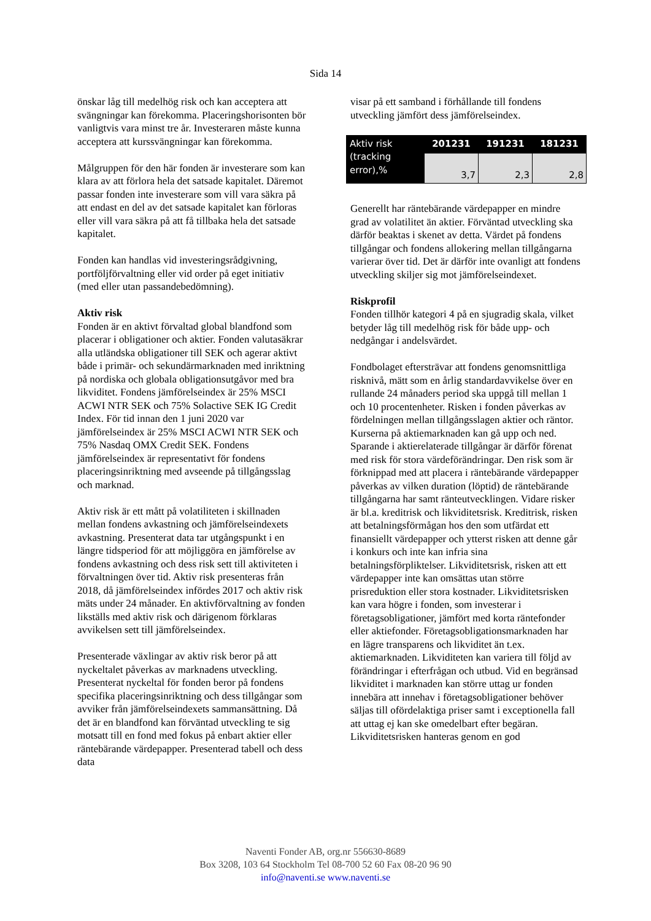Sida 14
önskar låg till medelhög risk och kan acceptera att svängningar kan förekomma. Placeringshorisonten bör vanligtvis vara minst tre år. Investeraren måste kunna acceptera att kurssvängningar kan förekomma.
Målgruppen för den här fonden är investerare som kan klara av att förlora hela det satsade kapitalet. Däremot passar fonden inte investerare som vill vara säkra på att endast en del av det satsade kapitalet kan förloras eller vill vara säkra på att få tillbaka hela det satsade kapitalet.
Fonden kan handlas vid investeringsrådgivning, portföljförvaltning eller vid order på eget initiativ (med eller utan passandebedömning).
Aktiv risk
Fonden är en aktivt förvaltad global blandfond som placerar i obligationer och aktier. Fonden valutasäkrar alla utländska obligationer till SEK och agerar aktivt både i primär- och sekundärmarknaden med inriktning på nordiska och globala obligationsutgåvor med bra likviditet. Fondens jämförelseindex är 25% MSCI ACWI NTR SEK och 75% Solactive SEK IG Credit Index. För tid innan den 1 juni 2020 var jämförelseindex är 25% MSCI ACWI NTR SEK och 75% Nasdaq OMX Credit SEK. Fondens jämförelseindex är representativt för fondens placeringsinriktning med avseende på tillgångsslag och marknad.
Aktiv risk är ett mått på volatiliteten i skillnaden mellan fondens avkastning och jämförelseindexets avkastning. Presenterat data tar utgångspunkt i en längre tidsperiod för att möjliggöra en jämförelse av fondens avkastning och dess risk sett till aktiviteten i förvaltningen över tid. Aktiv risk presenteras från 2018, då jämförelseindex infördes 2017 och aktiv risk mäts under 24 månader. En aktivförvaltning av fonden likställs med aktiv risk och därigenom förklaras avvikelsen sett till jämförelseindex.
Presenterade växlingar av aktiv risk beror på att nyckeltalet påverkas av marknadens utveckling. Presenterat nyckeltal för fonden beror på fondens specifika placeringsinriktning och dess tillgångar som avviker från jämförelseindexets sammansättning. Då det är en blandfond kan förväntad utveckling te sig motsatt till en fond med fokus på enbart aktier eller räntebärande värdepapper. Presenterad tabell och dess data
visar på ett samband i förhållande till fondens utveckling jämfört dess jämförelseindex.
| Aktiv risk (tracking error),% | 201231 | 191231 | 181231 |
| | 3,7 | 2,3 | 2,8 |
Generellt har räntebärande värdepapper en mindre grad av volatilitet än aktier. Förväntad utveckling ska därför beaktas i skenet av detta. Värdet på fondens tillgångar och fondens allokering mellan tillgångarna varierar över tid. Det är därför inte ovanligt att fondens utveckling skiljer sig mot jämförelseindexet.
Riskprofil
Fonden tillhör kategori 4 på en sjugradig skala, vilket betyder låg till medelhög risk för både upp- och nedgångar i andelsvärdet.
Fondbolaget eftersträvar att fondens genomsnittliga risknivå, mätt som en årlig standardavvikelse över en rullande 24 månaders period ska uppgå till mellan 1 och 10 procentenheter. Risken i fonden påverkas av fördelningen mellan tillgångsslagen aktier och räntor. Kurserna på aktiemarknaden kan gå upp och ned. Sparande i aktierelaterade tillgångar är därför förenat med risk för stora värdeförändringar. Den risk som är förknippad med att placera i räntebärande värdepapper påverkas av vilken duration (löptid) de räntebärande tillgångarna har samt ränteutvecklingen. Vidare risker är bl.a. kreditrisk och likviditetsrisk. Kreditrisk, risken att betalningsförmågan hos den som utfärdat ett finansiellt värdepapper och ytterst risken att denne går i konkurs och inte kan infria sina betalningsförpliktelser. Likviditetsrisk, risken att ett värdepapper inte kan omsättas utan större prisreduktion eller stora kostnader. Likviditetsrisken kan vara högre i fonden, som investerar i företagsobligationer, jämfört med korta räntefonder eller aktiefonder. Företagsobligationsmarknaden har en lägre transparens och likviditet än t.ex. aktiemarknaden. Likviditeten kan variera till följd av förändringar i efterfrågan och utbud. Vid en begränsad likviditet i marknaden kan större uttag ur fonden innebära att innehav i företagsobligationer behöver säljas till ofördelaktiga priser samt i exceptionella fall att uttag ej kan ske omedelbart efter begäran. Likviditetsrisken hanteras genom en god
Naventi Fonder AB, org.nr 556630-8689
Box 3208, 103 64 Stockholm Tel 08-700 52 60 Fax 08-20 96 90
info@naventi.se www.naventi.se